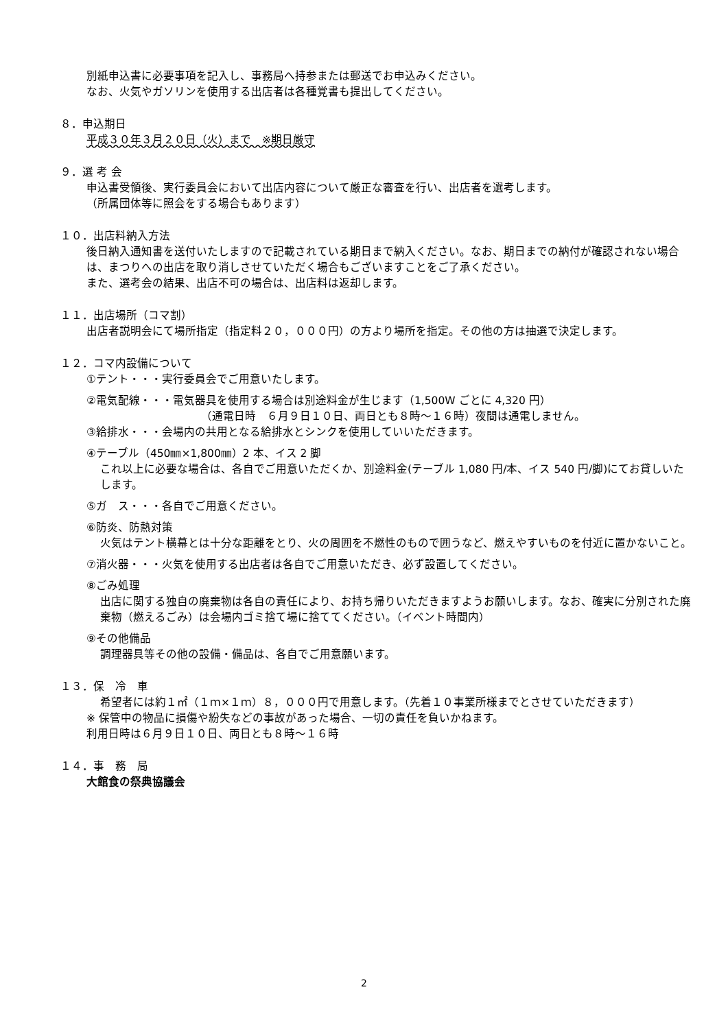別紙申込書に必要事項を記入し、事務局へ持参または郵送でお申込みください。
なお、火気やガソリンを使用する出店者は各種覚書も提出してください。
８．申込期日
平成３０年３月２０日（火）まで　※期日厳守
９．選 考 会
申込書受領後、実行委員会において出店内容について厳正な審査を行い、出店者を選考します。
（所属団体等に照会をする場合もあります）
１０．出店料納入方法
後日納入通知書を送付いたしますので記載されている期日まで納入ください。なお、期日までの納付が確認されない場合は、まつりへの出店を取り消しさせていただく場合もございますことをご了承ください。
また、選考会の結果、出店不可の場合は、出店料は返却します。
１１．出店場所（コマ割）
出店者説明会にて場所指定（指定料２０，０００円）の方より場所を指定。その他の方は抽選で決定します。
１２．コマ内設備について
①テント・・・実行委員会でご用意いたします。
②電気配線・・・電気器具を使用する場合は別途料金が生じます（1,500W ごとに 4,320 円）
（通電日時　６月９日１０日、両日とも８時～１６時）夜間は通電しません。
③給排水・・・会場内の共用となる給排水とシンクを使用していいただきます。
④テーブル（450㎜×1,800㎜）2 本、イス 2 脚
これ以上に必要な場合は、各自でご用意いただくか、別途料金(テーブル 1,080 円/本、イス 540 円/脚)にてお貸しいたします。
⑤ガ　ス・・・各自でご用意ください。
⑥防炎、防熱対策
火気はテント横幕とは十分な距離をとり、火の周囲を不燃性のもので囲うなど、燃えやすいものを付近に置かないこと。
⑦消火器・・・火気を使用する出店者は各自でご用意いただき、必ず設置してください。
⑧ごみ処理
出店に関する独自の廃棄物は各自の責任により、お持ち帰りいただきますようお願いします。なお、確実に分別された廃棄物（燃えるごみ）は会場内ゴミ捨て場に捨ててください。（イベント時間内）
⑨その他備品
調理器具等その他の設備・備品は、各自でご用意願います。
１３．保　冷　車
希望者には約１㎡（１ｍ×１ｍ）８，０００円で用意します。（先着１０事業所様までとさせていただきます）
※ 保管中の物品に損傷や紛失などの事故があった場合、一切の責任を負いかねます。
利用日時は６月９日１０日、両日とも８時～１６時
１４．事　務　局
大館食の祭典協議会
2